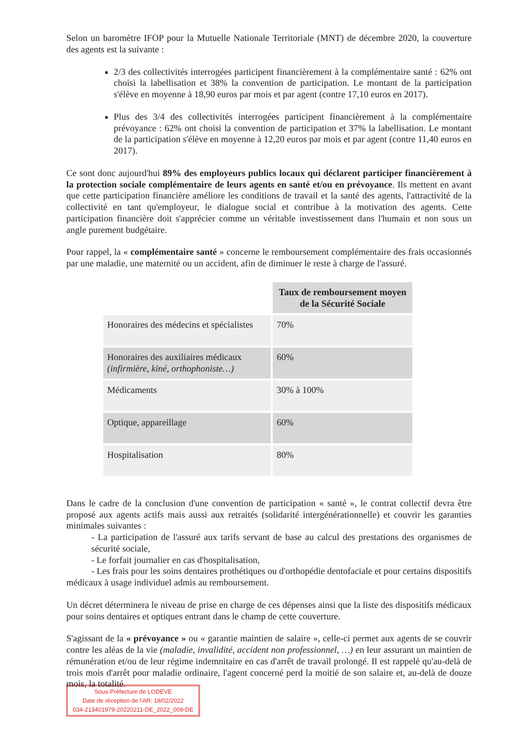Selon un baromètre IFOP pour la Mutuelle Nationale Territoriale (MNT) de décembre 2020, la couverture des agents est la suivante :
2/3 des collectivités interrogées participent financièrement à la complémentaire santé : 62% ont choisi la labellisation et 38% la convention de participation. Le montant de la participation s'élève en moyenne à 18,90 euros par mois et par agent (contre 17,10 euros en 2017).
Plus des 3/4 des collectivités interrogées participent financièrement à la complémentaire prévoyance : 62% ont choisi la convention de participation et 37% la labellisation. Le montant de la participation s'élève en moyenne à 12,20 euros par mois et par agent (contre 11,40 euros en 2017).
Ce sont donc aujourd'hui 89% des employeurs publics locaux qui déclarent participer financièrement à la protection sociale complémentaire de leurs agents en santé et/ou en prévoyance. Ils mettent en avant que cette participation financière améliore les conditions de travail et la santé des agents, l'attractivité de la collectivité en tant qu'employeur, le dialogue social et contribue à la motivation des agents. Cette participation financière doit s'apprécier comme un véritable investissement dans l'humain et non sous un angle purement budgétaire.
Pour rappel, la « complémentaire santé » concerne le remboursement complémentaire des frais occasionnés par une maladie, une maternité ou un accident, afin de diminuer le reste à charge de l'assuré.
| | Taux de remboursement moyen de la Sécurité Sociale |
| Honoraires des médecins et spécialistes | 70% |
| Honoraires des auxiliaires médicaux (infirmière, kiné, orthophoniste…) | 60% |
| Médicaments | 30% à 100% |
| Optique, appareillage | 60% |
| Hospitalisation | 80% |
Dans le cadre de la conclusion d'une convention de participation « santé », le contrat collectif devra être proposé aux agents actifs mais aussi aux retraités (solidarité intergénérationnelle) et couvrir les garanties minimales suivantes :
- La participation de l'assuré aux tarifs servant de base au calcul des prestations des organismes de sécurité sociale,
- Le forfait journalier en cas d'hospitalisation,
- Les frais pour les soins dentaires prothétiques ou d'orthopédie dentofaciale et pour certains dispositifs médicaux à usage individuel admis au remboursement.
Un décret déterminera le niveau de prise en charge de ces dépenses ainsi que la liste des dispositifs médicaux pour soins dentaires et optiques entrant dans le champ de cette couverture.
S'agissant de la « prévoyance » ou « garantie maintien de salaire », celle-ci permet aux agents de se couvrir contre les aléas de la vie (maladie, invalidité, accident non professionnel, …) en leur assurant un maintien de rémunération et/ou de leur régime indemnitaire en cas d'arrêt de travail prolongé. Il est rappelé qu'au-delà de trois mois d'arrêt pour maladie ordinaire, l'agent concerné perd la moitié de son salaire et, au-delà de douze mois, la totalité.
Sous-Préfecture de LODEVE
Date de réception de l'AR: 18/02/2022
034-213401979-20220211-DE_2022_009-DE